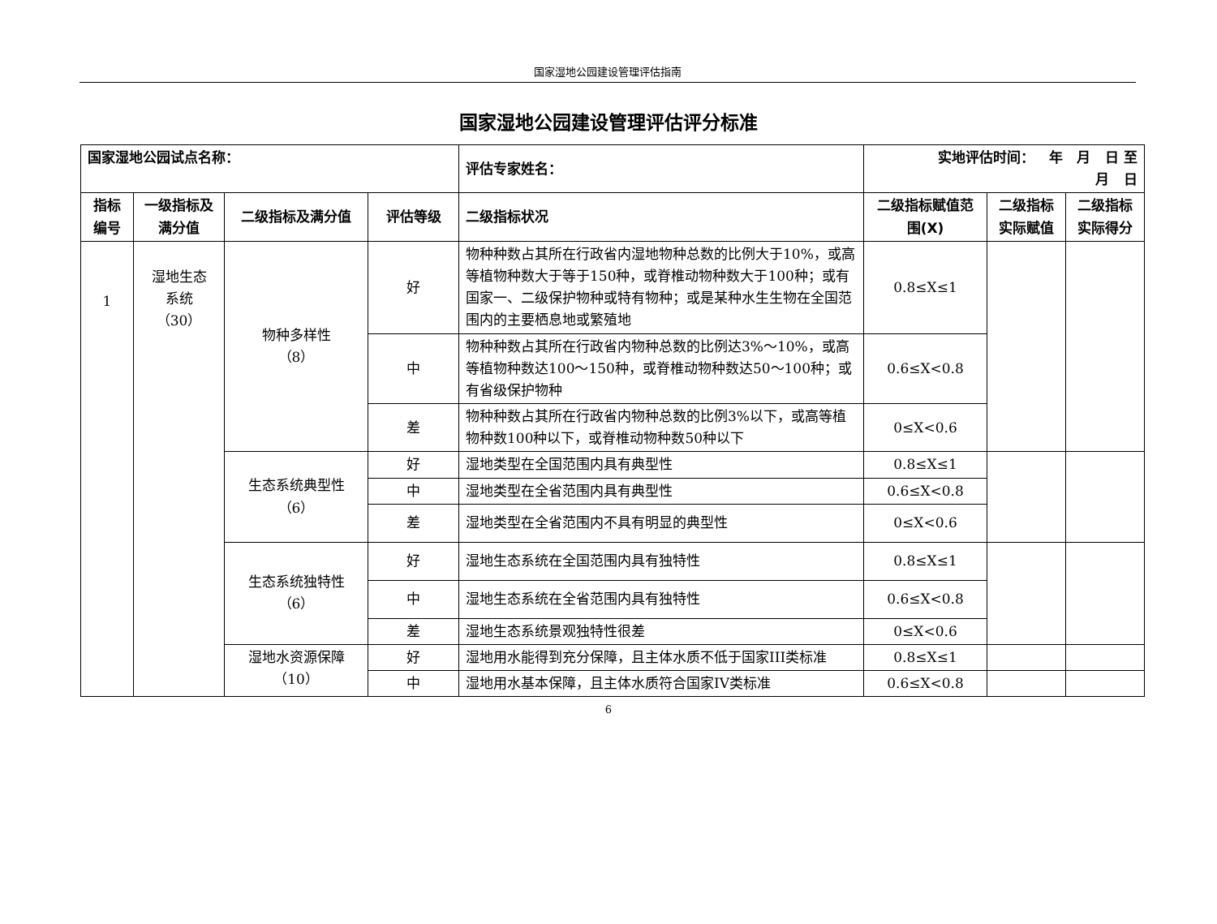国家湿地公园建设管理评估指南
国家湿地公园建设管理评估评分标准
| 国家湿地公园试点名称： | | | | 评估专家姓名： | 实地评估时间： 年 月 日 至 月 日 | | |
| --- | --- | --- | --- | --- | --- | --- | --- |
| 指标编号 | 一级指标及满分值 | 二级指标及满分值 | 评估等级 | 二级指标状况 | 二级指标赋值范围(X) | 二级指标实际赋值 | 二级指标实际得分 |
| 1 | 湿地生态 系统 （30） | 物种多样性 （8） | 好 | 物种种数占其所在行政省内湿地物种总数的比例大于10%，或高等植物种数大于等于150种，或脊椎动物种数大于100种；或有国家一、二级保护物种或特有物种；或是某种水生生物在全国范围内的主要栖息地或繁殖地 | 0.8≤X≤1 | | |
| | | | 中 | 物种种数占其所在行政省内物种总数的比例达3%～10%，或高等植物种数达100～150种，或脊椎动物种数达50～100种；或有省级保护物种 | 0.6≤X<0.8 | | |
| | | | 差 | 物种种数占其所在行政省内物种总数的比例3%以下，或高等植物种数100种以下，或脊椎动物种数50种以下 | 0≤X<0.6 | | |
| | | 生态系统典型性 （6） | 好 | 湿地类型在全国范围内具有典型性 | 0.8≤X≤1 | | |
| | | | 中 | 湿地类型在全省范围内具有典型性 | 0.6≤X<0.8 | | |
| | | | 差 | 湿地类型在全省范围内不具有明显的典型性 | 0≤X<0.6 | | |
| | | 生态系统独特性 （6） | 好 | 湿地生态系统在全国范围内具有独特性 | 0.8≤X≤1 | | |
| | | | 中 | 湿地生态系统在全省范围内具有独特性 | 0.6≤X<0.8 | | |
| | | | 差 | 湿地生态系统景观独特性很差 | 0≤X<0.6 | | |
| | | 湿地水资源保障 （10） | 好 | 湿地用水能得到充分保障，且主体水质不低于国家III类标准 | 0.8≤X≤1 | | |
| | | | 中 | 湿地用水基本保障，且主体水质符合国家IV类标准 | 0.6≤X<0.8 | | |
6